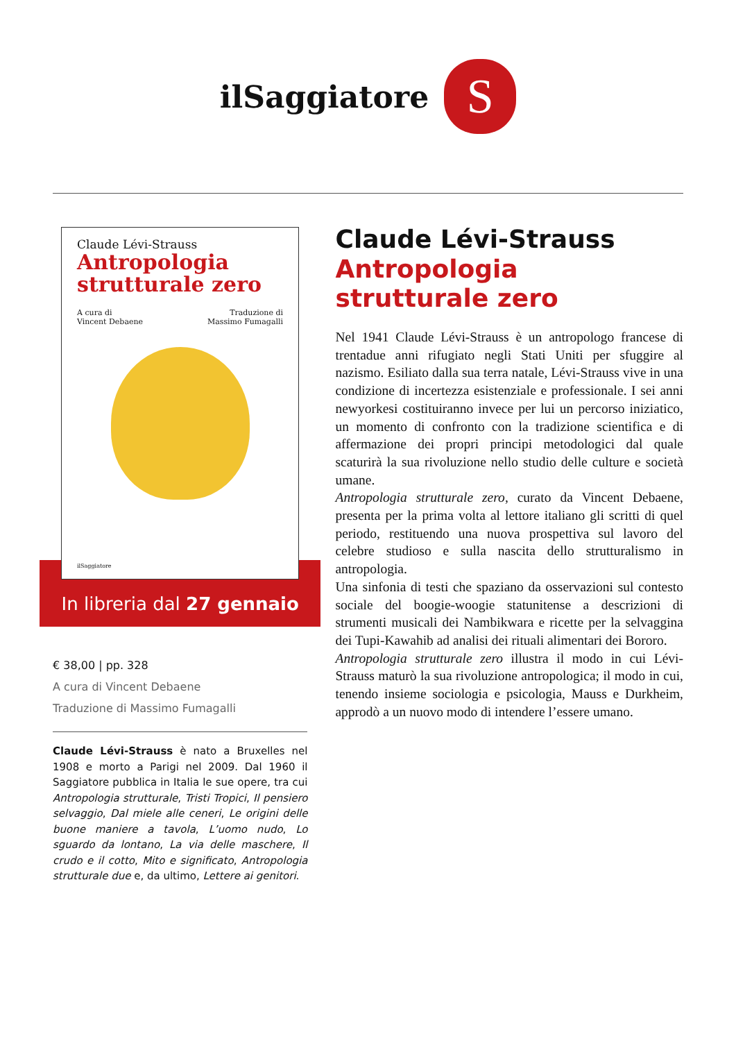ilSaggiatore
S
Claude Lévi-Strauss
Antropologia
strutturale zero
A cura di
Vincent Debaene Traduzione di
Massimo Fumagalli
ilSaggiatore
In libreria dal 27 gennaio
€ 38,00 | pp. 328
A cura di Vincent Debaene
Traduzione di Massimo Fumagalli
Claude Lévi-Strauss è nato a Bruxelles nel 1908 e morto a Parigi nel 2009. Dal 1960 il Saggiatore pubblica in Italia le sue opere, tra cui Antropologia strutturale, Tristi Tropici, Il pensiero selvaggio, Dal miele alle ceneri, Le origini delle buone maniere a tavola, L’uomo nudo, Lo sguardo da lontano, La via delle maschere, Il crudo e il cotto, Mito e significato, Antropologia strutturale due e, da ultimo, Lettere ai genitori.
Claude Lévi-Strauss
Antropologia
strutturale zero
Nel 1941 Claude Lévi-Strauss è un antropologo francese di trentadue anni rifugiato negli Stati Uniti per sfuggire al nazismo. Esiliato dalla sua terra natale, Lévi-Strauss vive in una condizione di incertezza esistenziale e professionale. I sei anni newyorkesi costituiranno invece per lui un percorso iniziatico, un momento di confronto con la tradizione scientifica e di affermazione dei propri principi metodologici dal quale scaturirà la sua rivoluzione nello studio delle culture e società umane.
Antropologia strutturale zero, curato da Vincent Debaene, presenta per la prima volta al lettore italiano gli scritti di quel periodo, restituendo una nuova prospettiva sul lavoro del celebre studioso e sulla nascita dello strutturalismo in antropologia.
Una sinfonia di testi che spaziano da osservazioni sul contesto sociale del boogie-woogie statunitense a descrizioni di strumenti musicali dei Nambikwara e ricette per la selvaggina dei Tupi-Kawahib ad analisi dei rituali alimentari dei Bororo.
Antropologia strutturale zero illustra il modo in cui Lévi-Strauss maturò la sua rivoluzione antropologica; il modo in cui, tenendo insieme sociologia e psicologia, Mauss e Durkheim, approdò a un nuovo modo di intendere l’essere umano.